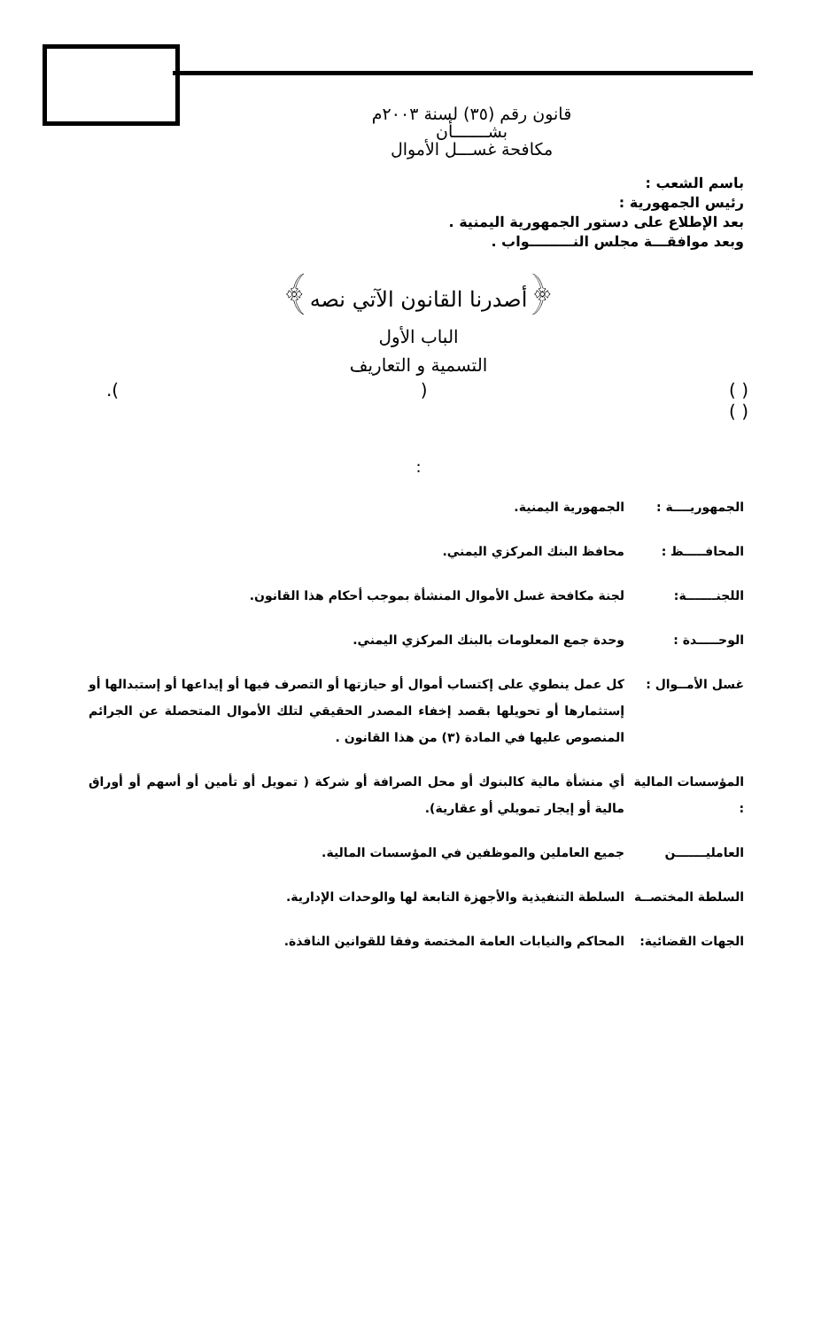قانون رقم (٣٥) لسنة ٢٠٠٣م
بشـــــــأن
مكافحة غســـل الأموال
باسم الشعب :
رئيس الجمهورية :
بعد الإطلاع على دستور الجمهورية اليمنية .
وبعد موافقـــة مجلس النـــــــــواب .
﴿أصدرنا القانون الآتي نصه﴾
الباب الأول
التسمية و التعاريف
( ) ().
( )
:
الجمهوريــــة : الجمهورية اليمنية.
المحافـــــظ : محافظ البنك المركزي اليمني.
اللجنـــــــة: لجنة مكافحة غسل الأموال المنشأة بموجب أحكام هذا القانون.
الوحـــــدة : وحدة جمع المعلومات بالبنك المركزي اليمني.
غسل الأمــوال : كل عمل ينطوي على إكتساب أموال أو حيازتها أو التصرف فيها أو إيداعها أو إستبدالها أو إستثمارها أو تحويلها بقصد إخفاء المصدر الحقيقي لتلك الأموال المتحصلة عن الجرائم المنصوص عليها في المادة (٣) من هذا القانون .
المؤسسات المالية : أي منشأة مالية كالبنوك أو محل الصرافة أو شركة ( تمويل أو تأمين أو أسهم أو أوراق مالية أو إيجار تمويلي أو عقارية).
العامليـــــــن جميع العاملين والموظفين في المؤسسات المالية.
السلطة المختصــة السلطة التنفيذية والأجهزة التابعة لها والوحدات الإدارية.
الجهات القضائية: المحاكم والنيابات العامة المختصة وفقا للقوانين النافذة.